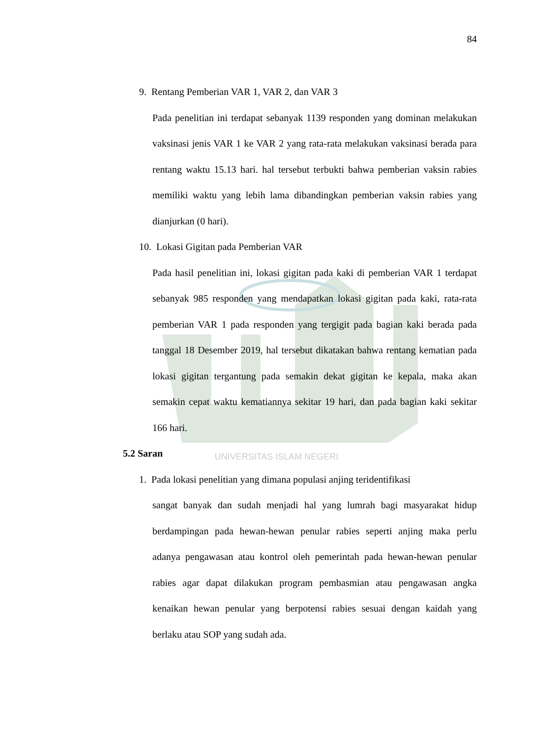UNIVERSITAS ISLAM NEGERI
84
9. Rentang Pemberian VAR 1, VAR 2, dan VAR 3
Pada penelitian ini terdapat sebanyak 1139 responden yang dominan melakukan vaksinasi jenis VAR 1 ke VAR 2 yang rata-rata melakukan vaksinasi berada para rentang waktu 15.13 hari. hal tersebut terbukti bahwa pemberian vaksin rabies memiliki waktu yang lebih lama dibandingkan pemberian vaksin rabies yang dianjurkan (0 hari).
10. Lokasi Gigitan pada Pemberian VAR
Pada hasil penelitian ini, lokasi gigitan pada kaki di pemberian VAR 1 terdapat sebanyak 985 responden yang mendapatkan lokasi gigitan pada kaki, rata-rata pemberian VAR 1 pada responden yang tergigit pada bagian kaki berada pada tanggal 18 Desember 2019, hal tersebut dikatakan bahwa rentang kematian pada lokasi gigitan tergantung pada semakin dekat gigitan ke kepala, maka akan semakin cepat waktu kematiannya sekitar 19 hari, dan pada bagian kaki sekitar 166 hari.
5.2 Saran
1. Pada lokasi penelitian yang dimana populasi anjing teridentifikasi
sangat banyak dan sudah menjadi hal yang lumrah bagi masyarakat hidup berdampingan pada hewan-hewan penular rabies seperti anjing maka perlu adanya pengawasan atau kontrol oleh pemerintah pada hewan-hewan penular rabies agar dapat dilakukan program pembasmian atau pengawasan angka kenaikan hewan penular yang berpotensi rabies sesuai dengan kaidah yang berlaku atau SOP yang sudah ada.